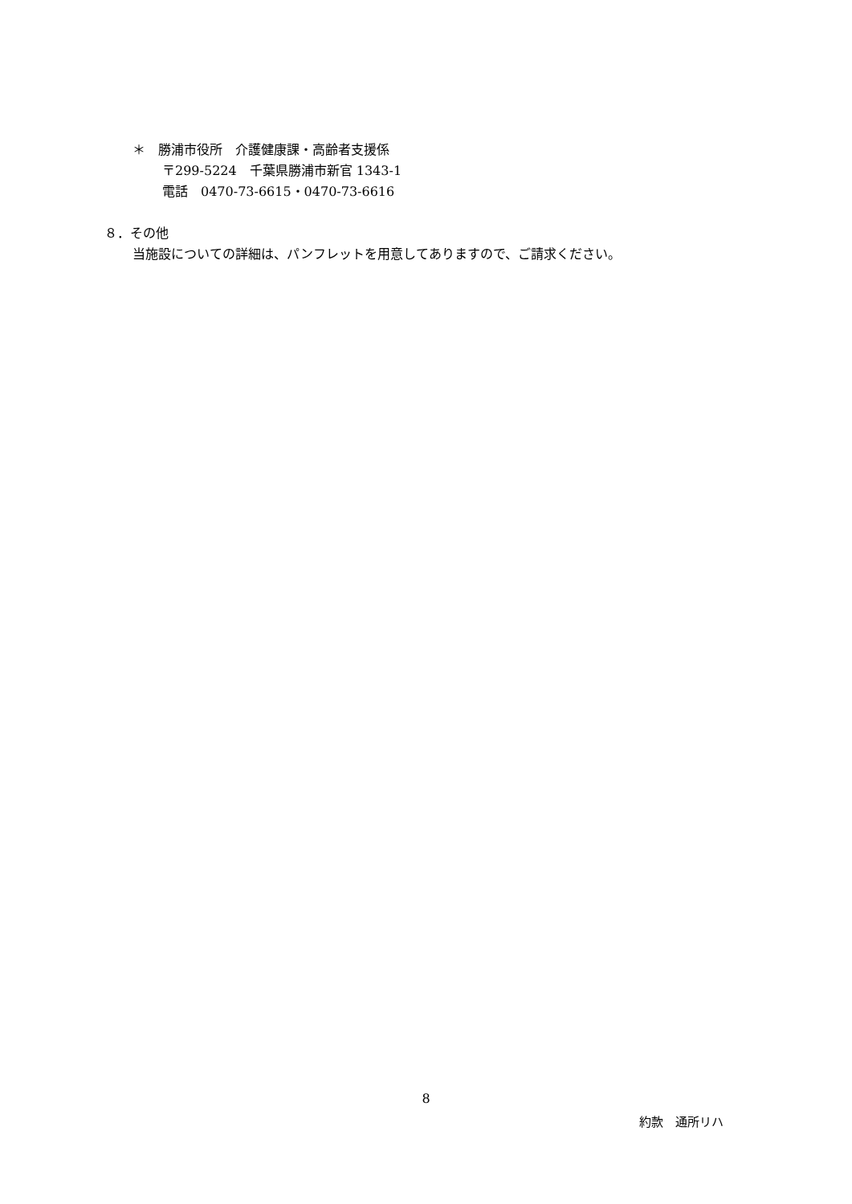＊　勝浦市役所　介護健康課・高齢者支援係
〒299-5224　千葉県勝浦市新官 1343-1
電話　0470-73-6615・0470-73-6616
８．その他
当施設についての詳細は、パンフレットを用意してありますので、ご請求ください。
8
約款　通所リハ